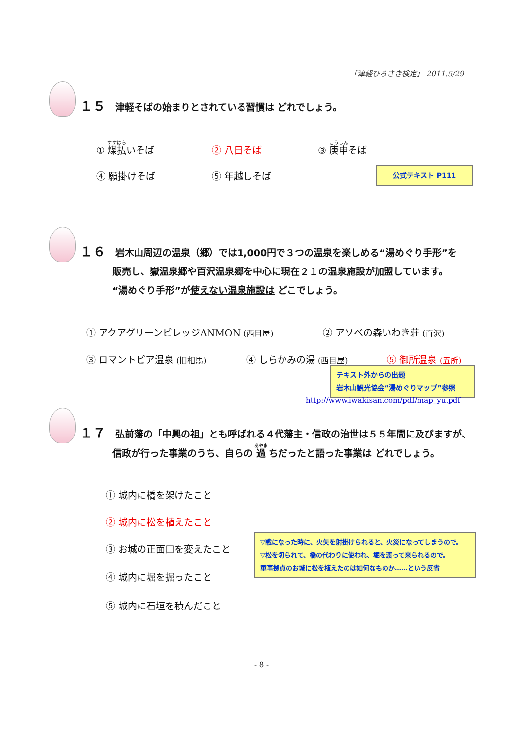「津軽ひろさき検定」 2011.5/29
１５ 津軽そばの始まりとされている習慣は どれでしょう。
① 煤払いそば ② 八日そば ③ 庚申そば
④ 願掛けそば ⑤ 年越しそば 公式テキスト P111
１６ 岩木山周辺の温泉（郷）では1,000円で３つの温泉を楽しめる“湯めぐり手形”を
販売し、嶽温泉郷や百沢温泉郷を中心に現在２１の温泉施設が加盟しています。
“湯めぐり手形”が使えない温泉施設は どこでしょう。
① アクアグリーンビレッジANMON (西目屋)
② アソベの森いわき荘 (百沢)
③ ロマントピア温泉 (旧相馬) ④ しらかみの湯 (西目屋) ⑤ 御所温泉 (五所)
テキスト外からの出題
岩木山観光協会“湯めぐりマップ”参照
http://www.iwakisan.com/pdf/map_yu.pdf
１７ 弘前藩の「中興の祖」とも呼ばれる４代藩主・信政の治世は５５年間に及びますが、
信政が行った事業のうち、自らの 過 ちだったと語った事業は どれでしょう。
① 城内に橋を架けたこと
② 城内に松を植えたこと
③ お城の正面口を変えたこと
④ 城内に堀を掘ったこと
⑤ 城内に石垣を積んだこと
▽戦になった時に、火矢を射掛けられると、火災になってしまうので。
▽松を切られて、橋の代わりに使われ、堀を渡って来られるので。
軍事拠点のお城に松を植えたのは如何なものか……という反省
- 8 -